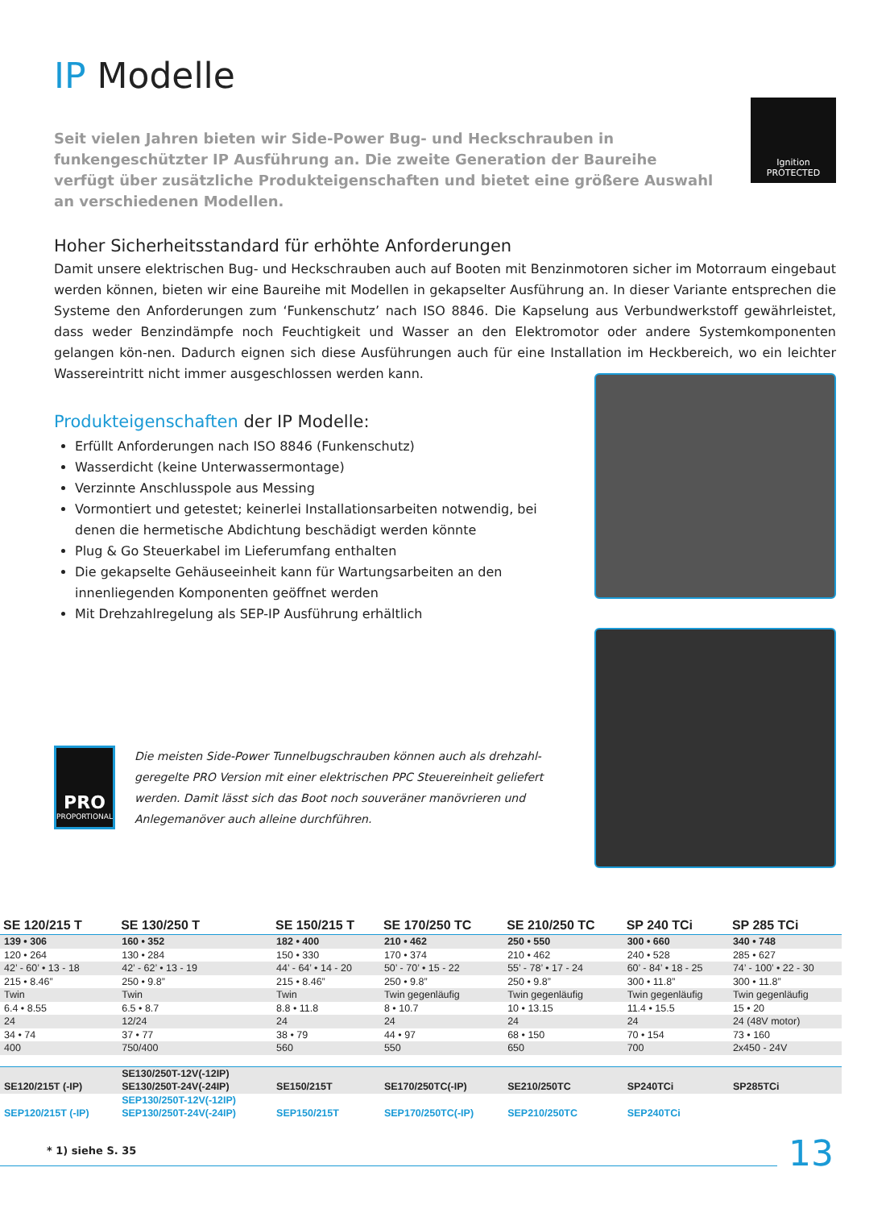IP Modelle
Seit vielen Jahren bieten wir Side-Power Bug- und Heckschrauben in funkengeschützter IP Ausführung an. Die zweite Generation der Baureihe verfügt über zusätzliche Produkteigenschaften und bietet eine größere Auswahl an verschiedenen Modellen.
Ignition
PROTECTED
Hoher Sicherheitsstandard für erhöhte Anforderungen
Damit unsere elektrischen Bug- und Heckschrauben auch auf Booten mit Benzinmotoren sicher im Motorraum eingebaut werden können, bieten wir eine Baureihe mit Modellen in gekapselter Ausführung an. In dieser Variante entsprechen die Systeme den Anforderungen zum ‘Funkenschutz’ nach ISO 8846. Die Kapselung aus Verbundwerkstoff gewährleistet, dass weder Benzindämpfe noch Feuchtigkeit und Wasser an den Elektromotor oder andere Systemkomponenten gelangen kön-nen. Dadurch eignen sich diese Ausführungen auch für eine Installation im Heckbereich, wo ein leichter Wassereintritt nicht immer ausgeschlossen werden kann.
Produkteigenschaften der IP Modelle:
Erfüllt Anforderungen nach ISO 8846 (Funkenschutz)
Wasserdicht (keine Unterwassermontage)
Verzinnte Anschlusspole aus Messing
Vormontiert und getestet; keinerlei Installationsarbeiten notwendig, bei denen die hermetische Abdichtung beschädigt werden könnte
Plug & Go Steuerkabel im Lieferumfang enthalten
Die gekapselte Gehäuseeinheit kann für Wartungsarbeiten an den innenliegenden Komponenten geöffnet werden
Mit Drehzahlregelung als SEP-IP Ausführung erhältlich
PRO
PROPORTIONAL
Die meisten Side-Power Tunnelbugschrauben können auch als drehzahl-geregelte PRO Version mit einer elektrischen PPC Steuereinheit geliefert werden. Damit lässt sich das Boot noch souveräner manövrieren und Anlegemanöver auch alleine durchführen.
| SE 120/215 T | SE 130/250 T | SE 150/215 T | SE 170/250 TC | SE 210/250 TC | SP 240 TCi | SP 285 TCi |
| --- | --- | --- | --- | --- | --- | --- |
| 139 • 306 | 160 • 352 | 182 • 400 | 210 • 462 | 250 • 550 | 300 • 660 | 340 • 748 |
| 120 • 264 | 130 • 284 | 150 • 330 | 170 • 374 | 210 • 462 | 240 • 528 | 285 • 627 |
| 42’ - 60’ • 13 - 18 | 42’ - 62’ • 13 - 19 | 44’ - 64’ • 14 - 20 | 50’ - 70’ • 15 - 22 | 55’ - 78’ • 17 - 24 | 60’ - 84’ • 18 - 25 | 74’ - 100’ • 22 - 30 |
| 215 • 8.46” | 250 • 9.8” | 215 • 8.46” | 250 • 9.8” | 250 • 9.8” | 300 • 11.8” | 300 • 11.8” |
| Twin | Twin | Twin | Twin gegenläufig | Twin gegenläufig | Twin gegenläufig | Twin gegenläufig |
| 6.4 • 8.55 | 6.5 • 8.7 | 8.8 • 11.8 | 8 • 10.7 | 10 • 13.15 | 11.4 • 15.5 | 15 • 20 |
| 24 | 12/24 | 24 | 24 | 24 | 24 | 24 (48V motor) |
| 34 • 74 | 37 • 77 | 38 • 79 | 44 • 97 | 68 • 150 | 70 • 154 | 73 • 160 |
| 400 | 750/400 | 560 | 550 | 650 | 700 | 2x450 - 24V |
| SE120/215T (-IP) | SE130/250T-12V(-12IP) SE130/250T-24V(-24IP) | SE150/215T | SE170/250TC(-IP) | SE210/250TC | SP240TCi | SP285TCi |
| SEP120/215T (-IP) | SEP130/250T-12V(-12IP) SEP130/250T-24V(-24IP) | SEP150/215T | SEP170/250TC(-IP) | SEP210/250TC | SEP240TCi | |
* 1) siehe S. 35 13